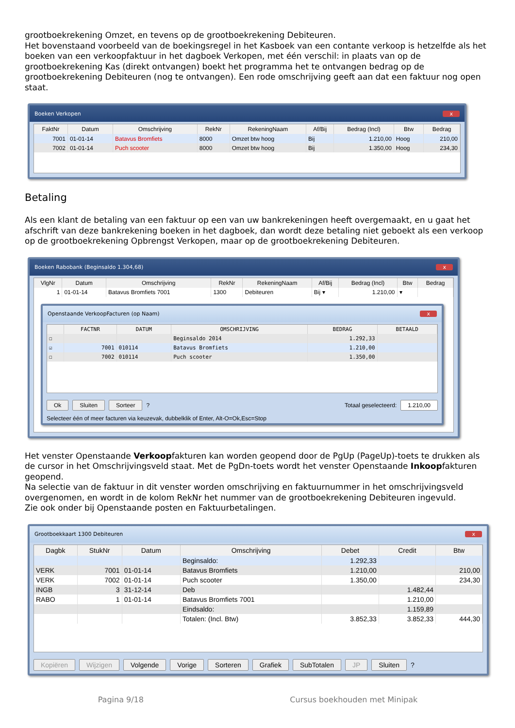grootboekrekening Omzet, en tevens op de grootboekrekening Debiteuren.
Het bovenstaand voorbeeld van de boekingsregel in het Kasboek van een contante verkoop is hetzelfde als het boeken van een verkoopfaktuur in het dagboek Verkopen, met één verschil: in plaats van op de grootboekrekening Kas (direkt ontvangen) boekt het programma het te ontvangen bedrag op de grootboekrekening Debiteuren (nog te ontvangen). Een rode omschrijving geeft aan dat een faktuur nog open staat.
Boeken Verkopen x
| FaktNr | Datum | Omschrijving | RekNr | RekeningNaam | Af/Bij | Bedrag (Incl) | Btw | Bedrag |
| --- | --- | --- | --- | --- | --- | --- | --- | --- |
| 7001 | 01-01-14 | Batavus Bromfiets | 8000 | Omzet btw hoog | Bij | 1.210,00 | Hoog | 210,00 |
| 7002 | 01-01-14 | Puch scooter | 8000 | Omzet btw hoog | Bij | 1.350,00 | Hoog | 234,30 |
Betaling
Als een klant de betaling van een faktuur op een van uw bankrekeningen heeft overgemaakt, en u gaat het afschrift van deze bankrekening boeken in het dagboek, dan wordt deze betaling niet geboekt als een verkoop op de grootboekrekening Opbrengst Verkopen, maar op de grootboekrekening Debiteuren.
Boeken Rabobank (Beginsaldo 1.304,68) x
| VlgNr | Datum | Omschrijving | RekNr | RekeningNaam | Af/Bij | Bedrag (Incl) | Btw | Bedrag |
| --- | --- | --- | --- | --- | --- | --- | --- | --- |
| 1 | 01-01-14 | Batavus Bromfiets 7001 | 1300 | Debiteuren | Bij ▾ | 1.210,00 | ▾ | |
Openstaande VerkoopFacturen (op Naam) x
| | FACTNR | DATUM | OMSCHRIJVING | BEDRAG | BETAALD |
| --- | --- | --- | --- | --- | --- |
| ☐ | | | Beginsaldo 2014 | 1.292,33 | |
| ☑ | 7001 | 010114 | Batavus Bromfiets | 1.210,00 | |
| ☐ | 7002 | 010114 | Puch scooter | 1.350,00 | |
Ok Sluiten Sorteer ? Totaal geselecteerd: 1.210,00
Selecteer één of meer facturen via keuzevak, dubbelklik of Enter, Alt-O=Ok,Esc=Stop
Het venster Openstaande Verkoopfakturen kan worden geopend door de PgUp (PageUp)-toets te drukken als de cursor in het Omschrijvingsveld staat. Met de PgDn-toets wordt het venster Openstaande Inkoopfakturen geopend.
Na selectie van de faktuur in dit venster worden omschrijving en faktuurnummer in het omschrijvingsveld overgenomen, en wordt in de kolom RekNr het nummer van de grootboekrekening Debiteuren ingevuld.
Zie ook onder bij Openstaande posten en Faktuurbetalingen.
Grootboekkaart 1300 Debiteuren x
| Dagbk | StukNr | Datum | Omschrijving | Debet | Credit | Btw |
| --- | --- | --- | --- | --- | --- | --- |
| | | | Beginsaldo: | 1.292,33 | | |
| VERK | 7001 | 01-01-14 | Batavus Bromfiets | 1.210,00 | | 210,00 |
| VERK | 7002 | 01-01-14 | Puch scooter | 1.350,00 | | 234,30 |
| INGB | 3 | 31-12-14 | Deb | | 1.482,44 | |
| RABO | 1 | 01-01-14 | Batavus Bromfiets 7001 | | 1.210,00 | |
| | | | Eindsaldo: | | 1.159,89 | |
| | | | Totalen: (Incl. Btw) | 3.852,33 | 3.852,33 | 444,30 |
Kopiëren Wijzigen Volgende Vorige Sorteren Grafiek SubTotalen JP Sluiten ?
Pagina 9/18 Cursus boekhouden met Minipak